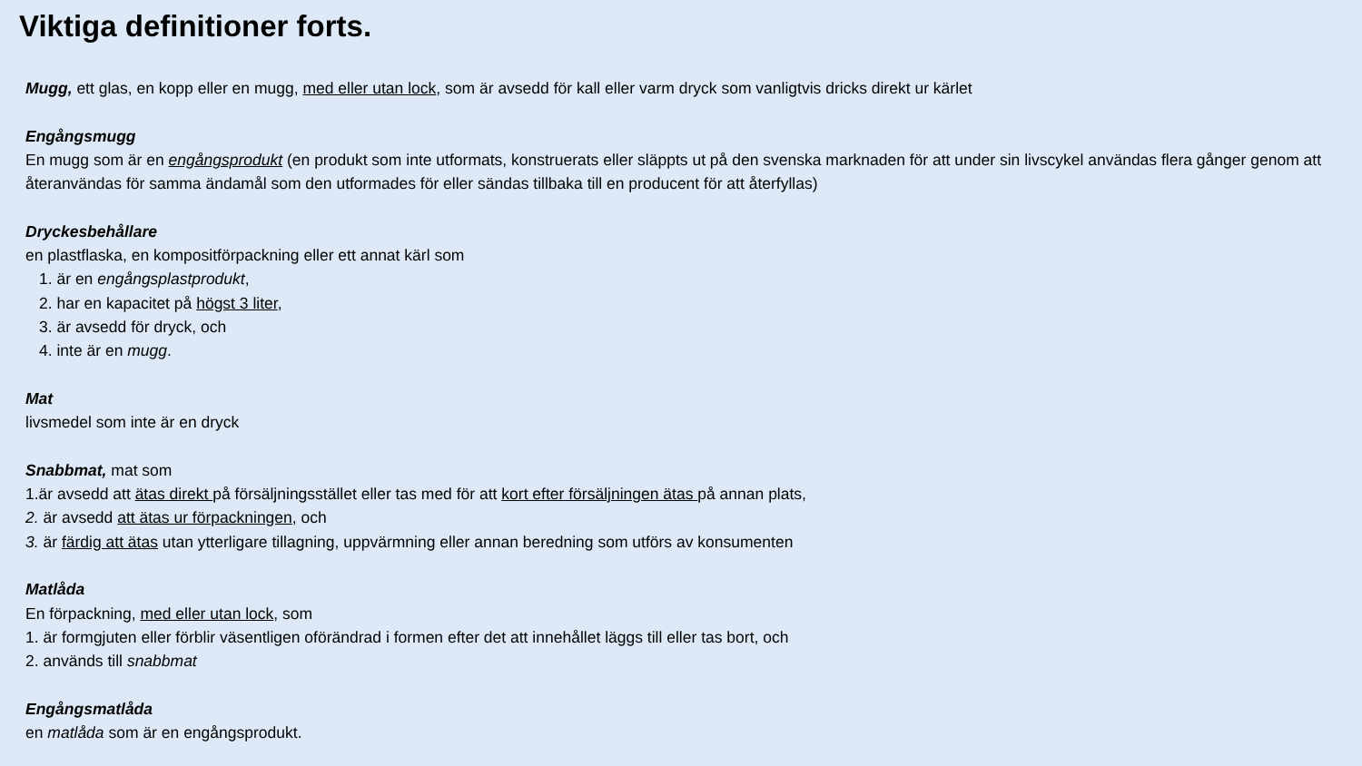Viktiga definitioner forts.
Mugg, ett glas, en kopp eller en mugg, med eller utan lock, som är avsedd för kall eller varm dryck som vanligtvis dricks direkt ur kärlet
Engångsmugg
En mugg som är en engångsprodukt (en produkt som inte utformats, konstruerats eller släppts ut på den svenska marknaden för att under sin livscykel användas flera gånger genom att återanvändas för samma ändamål som den utformades för eller sändas tillbaka till en producent för att återfyllas)
Dryckesbehållare
en plastflaska, en kompositförpackning eller ett annat kärl som
1. är en engångsplastprodukt,
2. har en kapacitet på högst 3 liter,
3. är avsedd för dryck, och
4. inte är en mugg.
Mat
livsmedel som inte är en dryck
Snabbmat, mat som
1.är avsedd att ätas direkt på försäljningsstället eller tas med för att kort efter försäljningen ätas på annan plats,
2. är avsedd att ätas ur förpackningen, och
3. är färdig att ätas utan ytterligare tillagning, uppvärmning eller annan beredning som utförs av konsumenten
Matlåda
En förpackning, med eller utan lock, som
1. är formgjuten eller förblir väsentligen oförändrad i formen efter det att innehållet läggs till eller tas bort, och
2. används till snabbmat
Engångsmatlåda
en matlåda som är en engångsprodukt.